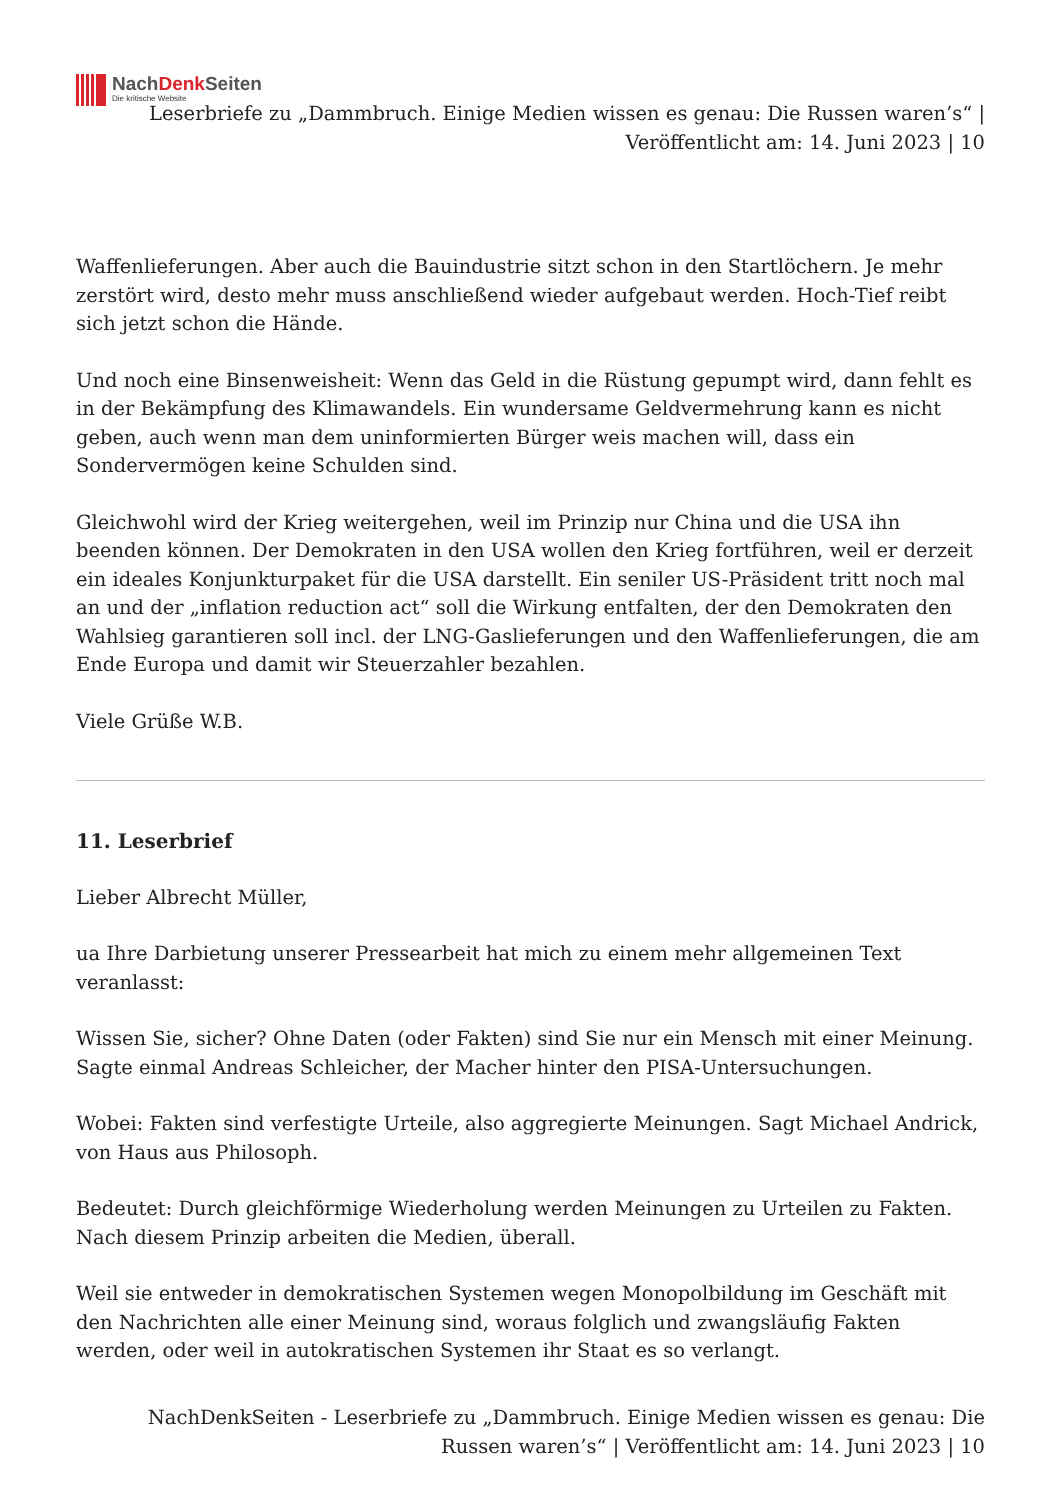NachDenk Seiten
Die kritische Website
Leserbriefe zu „Dammbruch. Einige Medien wissen es genau: Die Russen waren’s“ | Veröffentlicht am: 14. Juni 2023 | 10
Waffenlieferungen. Aber auch die Bauindustrie sitzt schon in den Startlöchern. Je mehr zerstört wird, desto mehr muss anschließend wieder aufgebaut werden. Hoch-Tief reibt sich jetzt schon die Hände.
Und noch eine Binsenweisheit: Wenn das Geld in die Rüstung gepumpt wird, dann fehlt es in der Bekämpfung des Klimawandels. Ein wundersame Geldvermehrung kann es nicht geben, auch wenn man dem uninformierten Bürger weis machen will, dass ein Sondervermögen keine Schulden sind.
Gleichwohl wird der Krieg weitergehen, weil im Prinzip nur China und die USA ihn beenden können. Der Demokraten in den USA wollen den Krieg fortführen, weil er derzeit ein ideales Konjunkturpaket für die USA darstellt. Ein seniler US-Präsident tritt noch mal an und der „inflation reduction act“ soll die Wirkung entfalten, der den Demokraten den Wahlsieg garantieren soll incl. der LNG-Gaslieferungen und den Waffenlieferungen, die am Ende Europa und damit wir Steuerzahler bezahlen.
Viele Grüße W.B.
11. Leserbrief
Lieber Albrecht Müller,
ua Ihre Darbietung unserer Pressearbeit hat mich zu einem mehr allgemeinen Text veranlasst:
Wissen Sie, sicher? Ohne Daten (oder Fakten) sind Sie nur ein Mensch mit einer Meinung. Sagte einmal Andreas Schleicher, der Macher hinter den PISA-Untersuchungen.
Wobei: Fakten sind verfestigte Urteile, also aggregierte Meinungen. Sagt Michael Andrick, von Haus aus Philosoph.
Bedeutet: Durch gleichförmige Wiederholung werden Meinungen zu Urteilen zu Fakten. Nach diesem Prinzip arbeiten die Medien, überall.
Weil sie entweder in demokratischen Systemen wegen Monopolbildung im Geschäft mit den Nachrichten alle einer Meinung sind, woraus folglich und zwangsläufig Fakten werden, oder weil in autokratischen Systemen ihr Staat es so verlangt.
NachDenkSeiten - Leserbriefe zu „Dammbruch. Einige Medien wissen es genau: Die Russen waren’s“ | Veröffentlicht am: 14. Juni 2023 | 10